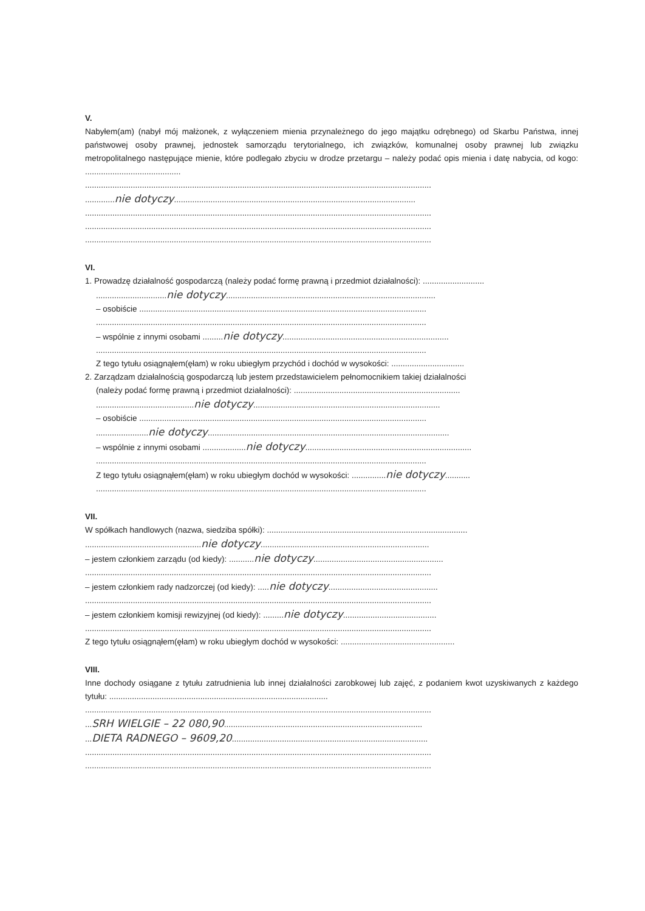V.
Nabyłem(am) (nabył mój małżonek, z wyłączeniem mienia przynależnego do jego majątku odrębnego) od Skarbu Państwa, innej państwowej osoby prawnej, jednostek samorządu terytorialnego, ich związków, komunalnej osoby prawnej lub związku metropolitalnego następujące mienie, które podlegało zbyciu w drodze przetargu – należy podać opis mienia i datę nabycia, od kogo: ..........................................
........................................................................................................................................................
.............nie dotyczy..........................................................................................................
........................................................................................................................................................
........................................................................................................................................................
........................................................................................................................................................
VI.
1. Prowadzę działalność gospodarczą (należy podać formę prawną i przedmiot działalności): ...........................
...............................nie dotyczy............................................................................................
– osobiście ..............................................................................................................................
.................................................................................................................................................
– wspólnie z innymi osobami .........nie dotyczy.........................................................................
.................................................................................................................................................
Z tego tytułu osiągnąłem(ęłam) w roku ubiegłym przychód i dochód w wysokości: ................................
2. Zarządzam działalnością gospodarczą lub jestem przedstawicielem pełnomocnikiem takiej działalności
(należy podać formę prawną i przedmiot działalności): .........................................................................
...........................................nie dotyczy..................................................................................
– osobiście ..............................................................................................................................
.......................nie dotyczy..........................................................................................................
– wspólnie z innymi osobami ...................nie dotyczy.........................................................................
.................................................................................................................................................
Z tego tytułu osiągnąłem(ęłam) w roku ubiegłym dochód w wysokości: ...............nie dotyczy...........
.................................................................................................................................................
VII.
W spółkach handlowych (nazwa, siedziba spółki): ........................................................................................
...................................................nie dotyczy..........................................................................
– jestem członkiem zarządu (od kiedy): ...........nie dotyczy.........................................................
........................................................................................................................................................
– jestem członkiem rady nadzorczej (od kiedy): .....nie dotyczy................................................
........................................................................................................................................................
– jestem członkiem komisji rewizyjnej (od kiedy): .........nie dotyczy.........................................
........................................................................................................................................................
Z tego tytułu osiągnąłem(ęłam) w roku ubiegłym dochód w wysokości: ..................................................
VIII.
Inne dochody osiągane z tytułu zatrudnienia lub innej działalności zarobkowej lub zajęć, z podaniem kwot uzyskiwanych z każdego tytułu: ................................................................................................
........................................................................................................................................................
...SRH WIELGIE – 22 080,90.......................................................................................
...DIETA RADNEGO – 9609,20......................................................................................
........................................................................................................................................................
........................................................................................................................................................